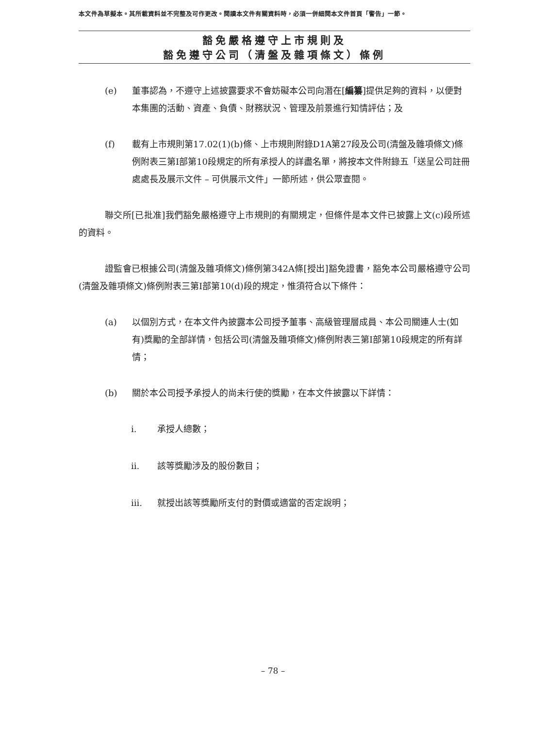本文件為草擬本。其所載資料並不完整及可作更改。閱讀本文件有關資料時，必須一併細閱本文件首頁「警告」一節。
豁免嚴格遵守上市規則及
豁免遵守公司（清盤及雜項條文）條例
(e) 董事認為，不遵守上述披露要求不會妨礙本公司向潛在[編纂]提供足夠的資料，以便對本集團的活動、資產、負債、財務狀況、管理及前景進行知情評估；及
(f) 載有上市規則第17.02(1)(b)條、上市規則附錄D1A第27段及公司(清盤及雜項條文)條例附表三第I部第10段規定的所有承授人的詳盡名單，將按本文件附錄五「送呈公司註冊處處長及展示文件 – 可供展示文件」一節所述，供公眾查閱。
聯交所[已批准]我們豁免嚴格遵守上市規則的有關規定，但條件是本文件已披露上文(c)段所述的資料。
證監會已根據公司(清盤及雜項條文)條例第342A條[授出]豁免證書，豁免本公司嚴格遵守公司(清盤及雜項條文)條例附表三第I部第10(d)段的規定，惟須符合以下條件：
(a) 以個別方式，在本文件內披露本公司授予董事、高級管理層成員、本公司關連人士(如有)獎勵的全部詳情，包括公司(清盤及雜項條文)條例附表三第I部第10段規定的所有詳情；
(b) 關於本公司授予承授人的尚未行使的獎勵，在本文件披露以下詳情：
i. 承授人總數；
ii. 該等獎勵涉及的股份數目；
iii. 就授出該等獎勵所支付的對價或適當的否定說明；
– 78 –